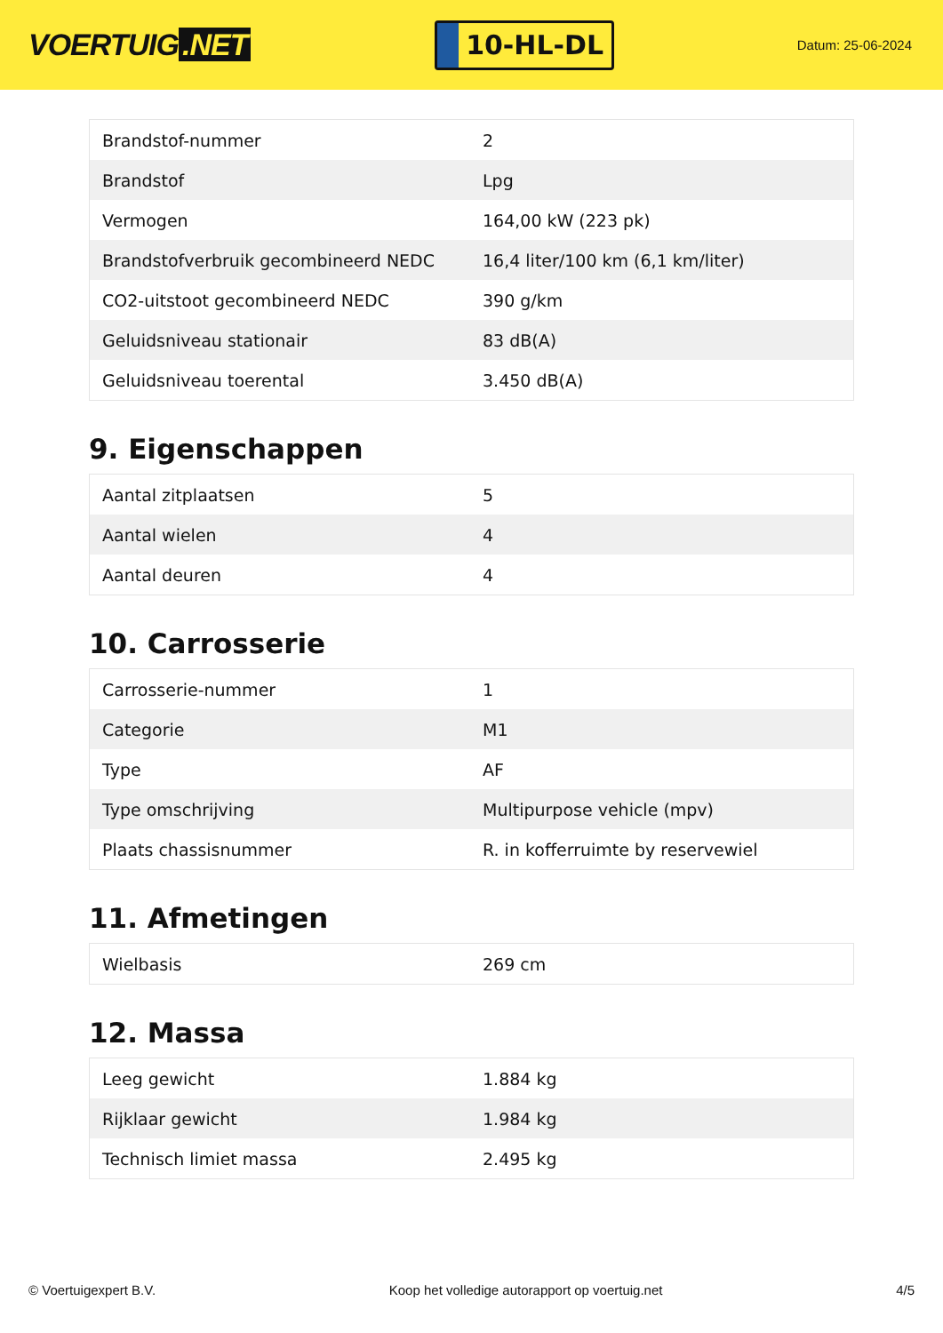VOERTUIG.NET
10-HL-DL
Datum: 25-06-2024
| Brandstof-nummer | 2 |
| Brandstof | Lpg |
| Vermogen | 164,00 kW (223 pk) |
| Brandstofverbruik gecombineerd NEDC | 16,4 liter/100 km (6,1 km/liter) |
| CO2-uitstoot gecombineerd NEDC | 390 g/km |
| Geluidsniveau stationair | 83 dB(A) |
| Geluidsniveau toerental | 3.450 dB(A) |
9. Eigenschappen
| Aantal zitplaatsen | 5 |
| Aantal wielen | 4 |
| Aantal deuren | 4 |
10. Carrosserie
| Carrosserie-nummer | 1 |
| Categorie | M1 |
| Type | AF |
| Type omschrijving | Multipurpose vehicle (mpv) |
| Plaats chassisnummer | R. in kofferruimte by reservewiel |
11. Afmetingen
| Wielbasis | 269 cm |
12. Massa
| Leeg gewicht | 1.884 kg |
| Rijklaar gewicht | 1.984 kg |
| Technisch limiet massa | 2.495 kg |
© Voertuigexpert B.V. Koop het volledige autorapport op voertuig.net 4/5